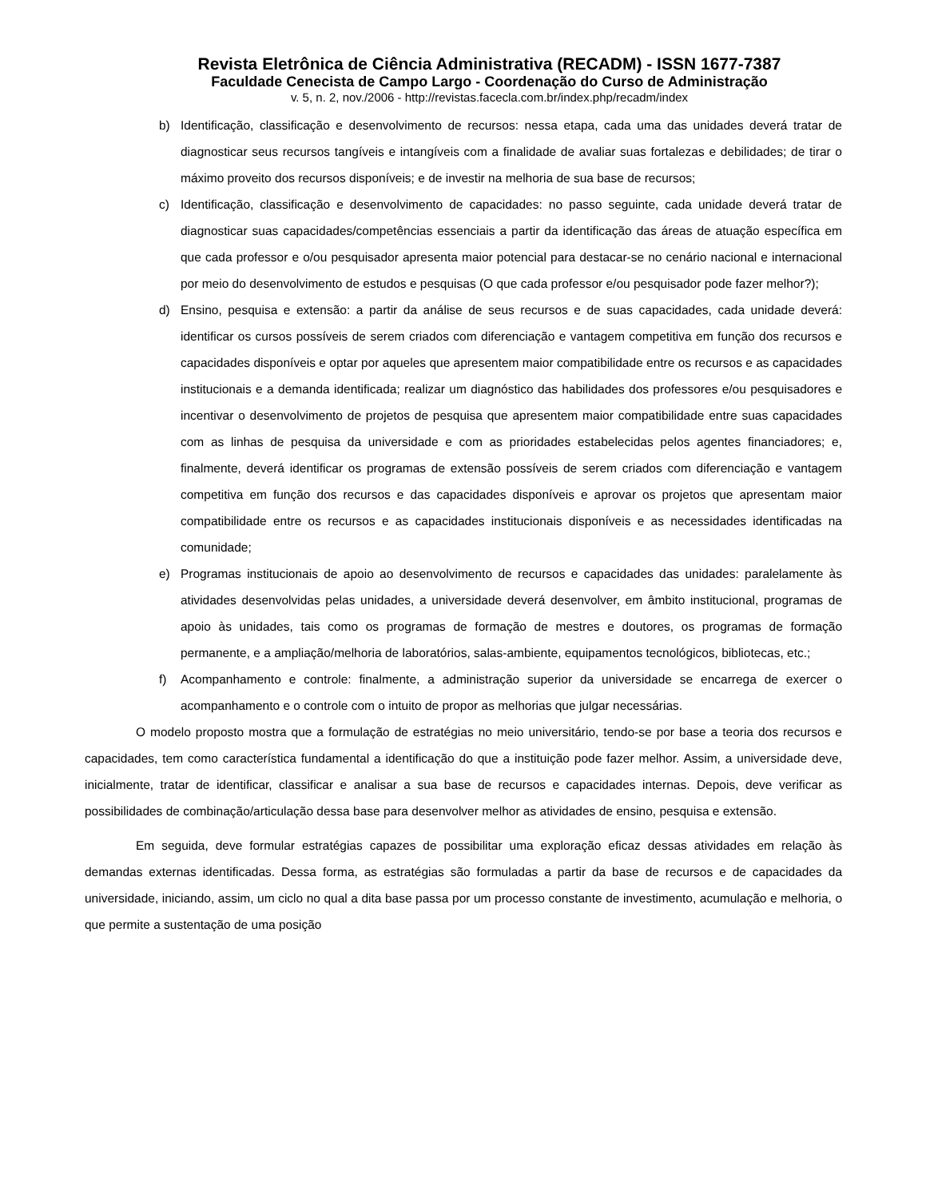Revista Eletrônica de Ciência Administrativa (RECADM) - ISSN 1677-7387
Faculdade Cenecista de Campo Largo - Coordenação do Curso de Administração
v. 5, n. 2, nov./2006 - http://revistas.facecla.com.br/index.php/recadm/index
b) Identificação, classificação e desenvolvimento de recursos: nessa etapa, cada uma das unidades deverá tratar de diagnosticar seus recursos tangíveis e intangíveis com a finalidade de avaliar suas fortalezas e debilidades; de tirar o máximo proveito dos recursos disponíveis; e de investir na melhoria de sua base de recursos;
c) Identificação, classificação e desenvolvimento de capacidades: no passo seguinte, cada unidade deverá tratar de diagnosticar suas capacidades/competências essenciais a partir da identificação das áreas de atuação específica em que cada professor e o/ou pesquisador apresenta maior potencial para destacar-se no cenário nacional e internacional por meio do desenvolvimento de estudos e pesquisas (O que cada professor e/ou pesquisador pode fazer melhor?);
d) Ensino, pesquisa e extensão: a partir da análise de seus recursos e de suas capacidades, cada unidade deverá: identificar os cursos possíveis de serem criados com diferenciação e vantagem competitiva em função dos recursos e capacidades disponíveis e optar por aqueles que apresentem maior compatibilidade entre os recursos e as capacidades institucionais e a demanda identificada; realizar um diagnóstico das habilidades dos professores e/ou pesquisadores e incentivar o desenvolvimento de projetos de pesquisa que apresentem maior compatibilidade entre suas capacidades com as linhas de pesquisa da universidade e com as prioridades estabelecidas pelos agentes financiadores; e, finalmente, deverá identificar os programas de extensão possíveis de serem criados com diferenciação e vantagem competitiva em função dos recursos e das capacidades disponíveis e aprovar os projetos que apresentam maior compatibilidade entre os recursos e as capacidades institucionais disponíveis e as necessidades identificadas na comunidade;
e) Programas institucionais de apoio ao desenvolvimento de recursos e capacidades das unidades: paralelamente às atividades desenvolvidas pelas unidades, a universidade deverá desenvolver, em âmbito institucional, programas de apoio às unidades, tais como os programas de formação de mestres e doutores, os programas de formação permanente, e a ampliação/melhoria de laboratórios, salas-ambiente, equipamentos tecnológicos, bibliotecas, etc.;
f) Acompanhamento e controle: finalmente, a administração superior da universidade se encarrega de exercer o acompanhamento e o controle com o intuito de propor as melhorias que julgar necessárias.
O modelo proposto mostra que a formulação de estratégias no meio universitário, tendo-se por base a teoria dos recursos e capacidades, tem como característica fundamental a identificação do que a instituição pode fazer melhor. Assim, a universidade deve, inicialmente, tratar de identificar, classificar e analisar a sua base de recursos e capacidades internas. Depois, deve verificar as possibilidades de combinação/articulação dessa base para desenvolver melhor as atividades de ensino, pesquisa e extensão.
Em seguida, deve formular estratégias capazes de possibilitar uma exploração eficaz dessas atividades em relação às demandas externas identificadas. Dessa forma, as estratégias são formuladas a partir da base de recursos e de capacidades da universidade, iniciando, assim, um ciclo no qual a dita base passa por um processo constante de investimento, acumulação e melhoria, o que permite a sustentação de uma posição